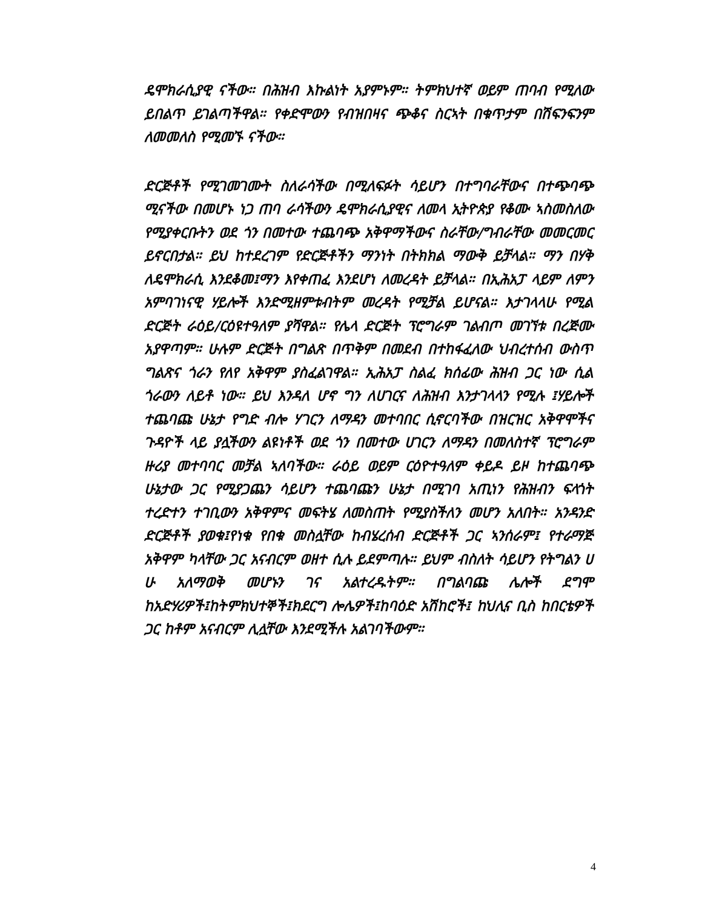ዴሞክራሲያዊ ናችው። በሕዝብ እኩልነት አያምኑም። ትምክህተኛ ወይም ጠባብ የሚለው ይበልጥ ይገልጣችዋል። የቀድሞውን የብዝበዛና ጭቆና ስርኣት በቁጥታም በሽፍንፍንም ለመመለስ የሚመኙ ናችው።
ድርጅቶች የሚገመገሙት ስለራሳችው በሚለፍፉት ሳይሆን በተግባራቸውና በተጭባጭ ሚናችው በመሆኑ ነጋ ጠባ ራሳችውን ዴሞክራሲያዊና ለመላ ኢትዮጵያ የቆሙ ኣስመስለው የሚያቀርቡትን ወደ ጎን በመተው ተጨባጭ አቅዋማችውና ስራቸው/ግብራቸው መመርመር ይኖርበታል። ይህ ከተደረገም የድርጅቶችን ማንነት በትክክል ማውቅ ይቻላል። ማን በሃቅ ለዴሞክራሲ እንደቆመ፤ማን እየቀጠፈ እንደሆነ ለመረዳት ይቻላል። በኢሕአፓ ላይም ለምን አምባገነናዊ ሃይሎች እንድሚዘምቱብትም መረዳት የሚቻል ይሆናል። እታገላላሁ የሚል ድርጅት ራዕይ/ርዕዩተዓለም ያሻዋል። የሌላ ድርጅት ፕሮግራም ገልብጦ መገኘቱ በረጅሙ አያዋጣም። ሁሉም ድርጅት በግልጽ በጥቅም በመደብ በተከፋፈለው ህብረተሰብ ውስጥ ግልጽና ጎራን የለየ አቅዋም ያስፈልገዋል። ኢሕአፓ ስልፈ ክሰፊው ሕዝብ ጋር ነው ሲል ጎራውን ለይቶ ነው። ይህ እንዳለ ሆኖ ግን ለሀገርና ለሕዝብ እንታገላላን የሚሉ ፤ሃይሎች ተጨባጩ ሁኔታ የግድ ብሎ ሃገርን ለማዳን መተባበር ሲኖርባችው በዝርዝር አቅዋሞችና ጉዳዮች ላይ ያሏችውን ልዩነቶች ወደ ጎን በመተው ሀገርን ለማዳን በመለስተኛ ፕሮግራም ዙሪያ መተባባር መቻል ኣለባችው። ራዕይ ወይም ርዕዮተዓለም ቀይዶ ይዞ ከተጨባጭ ሁኔታው ጋር የሚያጋጨን ሳይሆን ተጨባጩን ሁኔታ በሚገባ አጢነን የሕዝብን ፍላጎት ተረድተን ተገቢውን አቅዋምና መፍትሄ ለመስጠት የሚያስችለን መሆን አለበት። አንዳንድ ድርጅቶች ያወቁ፤የነቁ የበቁ መስሏቸው ከብሄረሰብ ድርጅቶች ጋር ኣንሰራም፤ የተራማጅ አቅዋም ካላቸው ጋር አናብርም ወዘተ ሲሉ ይደምጣሉ። ይህም ብስለት ሳይሆን የትግልን ሀ ሁ አለማወቅ መሆኑን ገና አልተረዱትም። በግልባጩ ሌሎች ደግሞ ከአድሃሪዎች፤ከትምክህተኞች፤ክደርግ ሎሌዎች፤ከባዕድ አሽከሮች፤ ከህሊና ቢስ ከበርቴዎች ጋር ከቶም አናብርም ሊሏቸው እንደሚችሉ አልገባችውም።
4